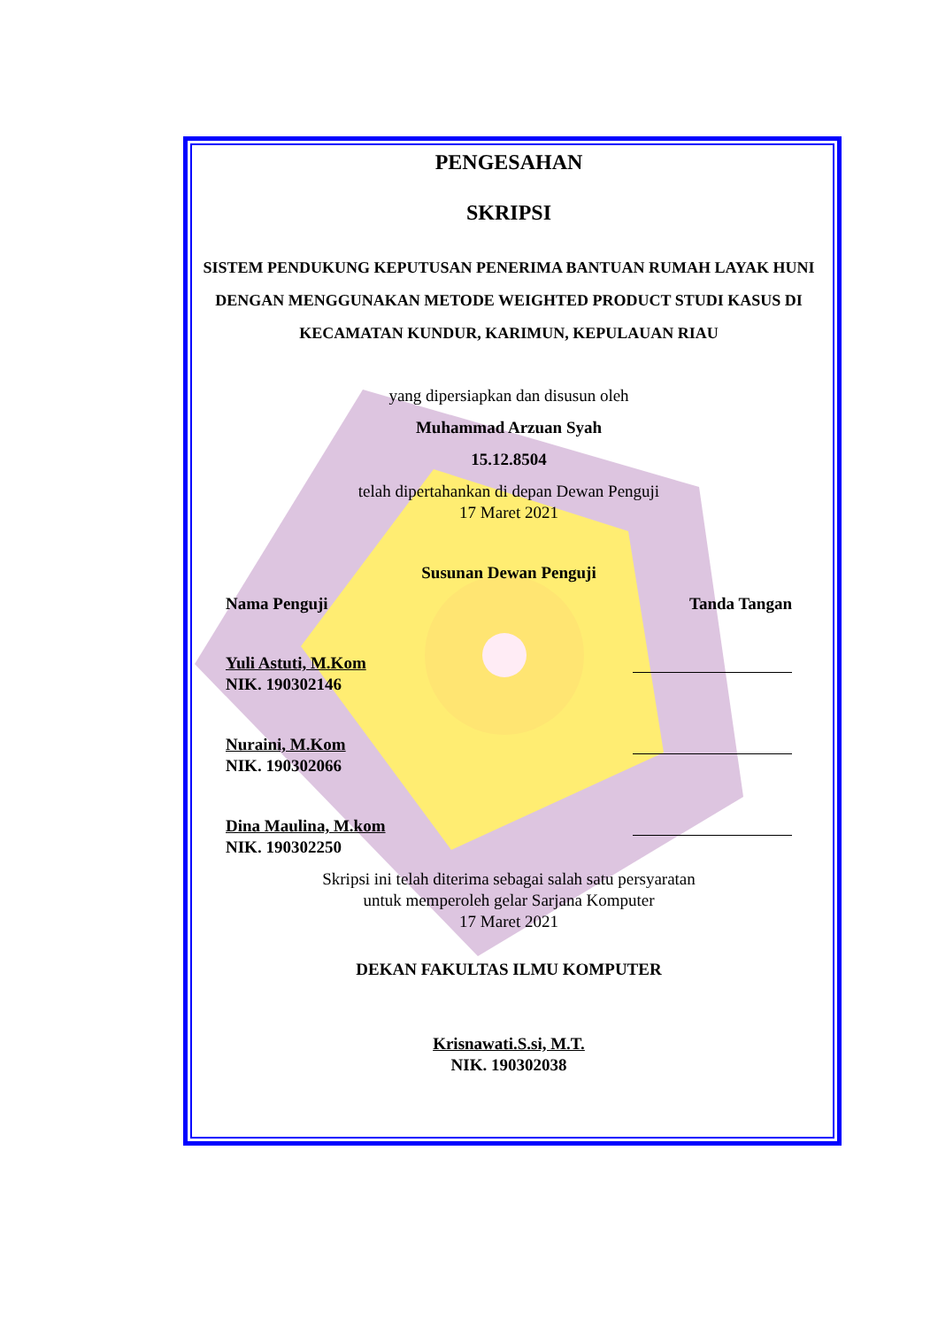PENGESAHAN
SKRIPSI
SISTEM PENDUKUNG KEPUTUSAN PENERIMA BANTUAN RUMAH LAYAK HUNI DENGAN MENGGUNAKAN METODE WEIGHTED PRODUCT STUDI KASUS DI KECAMATAN KUNDUR, KARIMUN, KEPULAUAN RIAU
yang dipersiapkan dan disusun oleh
Muhammad Arzuan Syah
15.12.8504
telah dipertahankan di depan Dewan Penguji
17 Maret 2021
Susunan Dewan Penguji
Nama Penguji Tanda Tangan
Yuli Astuti, M.Kom
NIK. 190302146
Nuraini, M.Kom
NIK. 190302066
Dina Maulina, M.kom
NIK. 190302250
Skripsi ini telah diterima sebagai salah satu persyaratan
untuk memperoleh gelar Sarjana Komputer
17 Maret 2021
DEKAN FAKULTAS ILMU KOMPUTER
Krisnawati.S.si, M.T.
NIK. 190302038